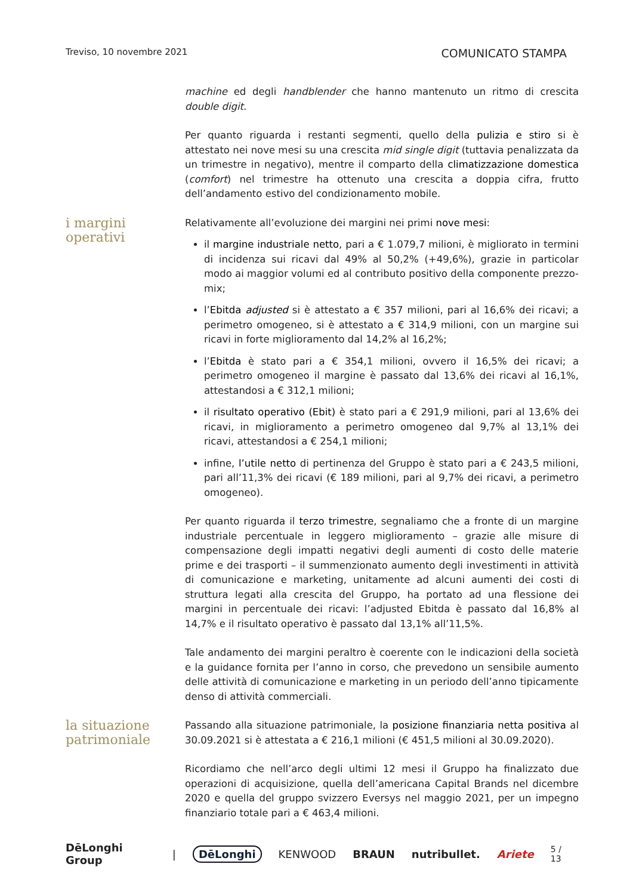Treviso, 10 novembre 2021 COMUNICATO STAMPA
machine ed degli handblender che hanno mantenuto un ritmo di crescita double digit.
Per quanto riguarda i restanti segmenti, quello della pulizia e stiro si è attestato nei nove mesi su una crescita mid single digit (tuttavia penalizzata da un trimestre in negativo), mentre il comparto della climatizzazione domestica (comfort) nel trimestre ha ottenuto una crescita a doppia cifra, frutto dell’andamento estivo del condizionamento mobile.
i margini operativi
Relativamente all’evoluzione dei margini nei primi nove mesi:
il margine industriale netto, pari a € 1.079,7 milioni, è migliorato in termini di incidenza sui ricavi dal 49% al 50,2% (+49,6%), grazie in particolar modo ai maggior volumi ed al contributo positivo della componente prezzo-mix;
l’Ebitda adjusted si è attestato a € 357 milioni, pari al 16,6% dei ricavi; a perimetro omogeneo, si è attestato a € 314,9 milioni, con un margine sui ricavi in forte miglioramento dal 14,2% al 16,2%;
l’Ebitda è stato pari a € 354,1 milioni, ovvero il 16,5% dei ricavi; a perimetro omogeneo il margine è passato dal 13,6% dei ricavi al 16,1%, attestandosi a € 312,1 milioni;
il risultato operativo (Ebit) è stato pari a € 291,9 milioni, pari al 13,6% dei ricavi, in miglioramento a perimetro omogeneo dal 9,7% al 13,1% dei ricavi, attestandosi a € 254,1 milioni;
infine, l’utile netto di pertinenza del Gruppo è stato pari a € 243,5 milioni, pari all’11,3% dei ricavi (€ 189 milioni, pari al 9,7% dei ricavi, a perimetro omogeneo).
Per quanto riguarda il terzo trimestre, segnaliamo che a fronte di un margine industriale percentuale in leggero miglioramento – grazie alle misure di compensazione degli impatti negativi degli aumenti di costo delle materie prime e dei trasporti – il summenzionato aumento degli investimenti in attività di comunicazione e marketing, unitamente ad alcuni aumenti dei costi di struttura legati alla crescita del Gruppo, ha portato ad una flessione dei margini in percentuale dei ricavi: l’adjusted Ebitda è passato dal 16,8% al 14,7% e il risultato operativo è passato dal 13,1% all’11,5%.
Tale andamento dei margini peraltro è coerente con le indicazioni della società e la guidance fornita per l’anno in corso, che prevedono un sensibile aumento delle attività di comunicazione e marketing in un periodo dell’anno tipicamente denso di attività commerciali.
la situazione
patrimoniale
Passando alla situazione patrimoniale, la posizione finanziaria netta positiva al 30.09.2021 si è attestata a € 216,1 milioni (€ 451,5 milioni al 30.09.2020).
Ricordiamo che nell’arco degli ultimi 12 mesi il Gruppo ha finalizzato due operazioni di acquisizione, quella dell’americana Capital Brands nel dicembre 2020 e quella del gruppo svizzero Eversys nel maggio 2021, per un impegno finanziario totale pari a € 463,4 milioni.
DēLonghi Group | DēLonghi KENWOOD BRAUN nutribullet. Ariete 5 / 13